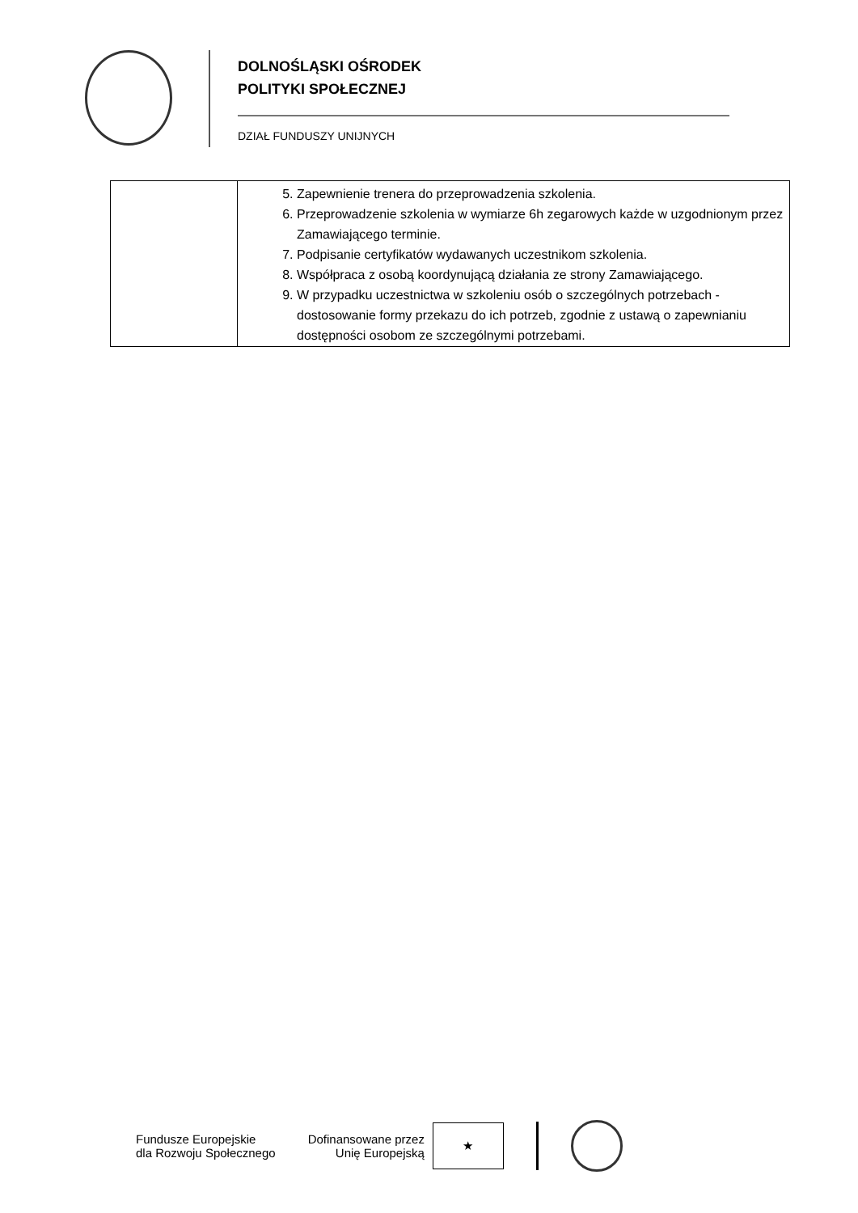DOLNOŚLĄSKI OŚRODEK
POLITYKI SPOŁECZNEJ
DZIAŁ FUNDUSZY UNIJNYCH
| | 5. Zapewnienie trenera do przeprowadzenia szkolenia. 6. Przeprowadzenie szkolenia w wymiarze 6h zegarowych każde w uzgodnionym przez Zamawiającego terminie. 7. Podpisanie certyfikatów wydawanych uczestnikom szkolenia. 8. Współpraca z osobą koordynującą działania ze strony Zamawiającego. 9. W przypadku uczestnictwa w szkoleniu osób o szczególnych potrzebach - dostosowanie formy przekazu do ich potrzeb, zgodnie z ustawą o zapewnianiu dostępności osobom ze szczególnymi potrzebami. |
Fundusze Europejskie
dla Rozwoju Społecznego
Dofinansowane przez
Unię Europejską
★